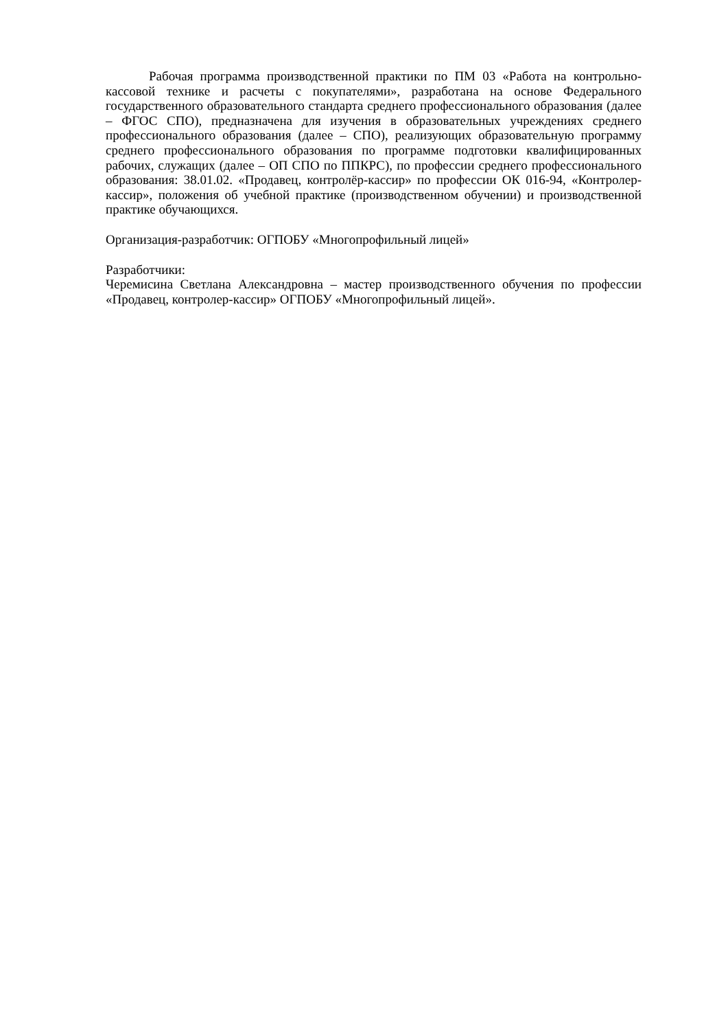Рабочая программа производственной практики по ПМ 03 «Работа на контрольно-кассовой технике и расчеты с покупателями», разработана на основе Федерального государственного образовательного стандарта среднего профессионального образования (далее – ФГОС СПО), предназначена для изучения в образовательных учреждениях среднего профессионального образования (далее – СПО), реализующих образовательную программу среднего профессионального образования по программе подготовки квалифицированных рабочих, служащих (далее – ОП СПО по ППКРС), по профессии среднего профессионального образования: 38.01.02. «Продавец, контролёр-кассир» по профессии ОК 016-94, «Контролер-кассир», положения об учебной практике (производственном обучении) и производственной практике обучающихся.
Организация-разработчик: ОГПОБУ «Многопрофильный лицей»
Разработчики:
Черемисина Светлана Александровна – мастер производственного обучения по профессии «Продавец, контролер-кассир» ОГПОБУ «Многопрофильный лицей».